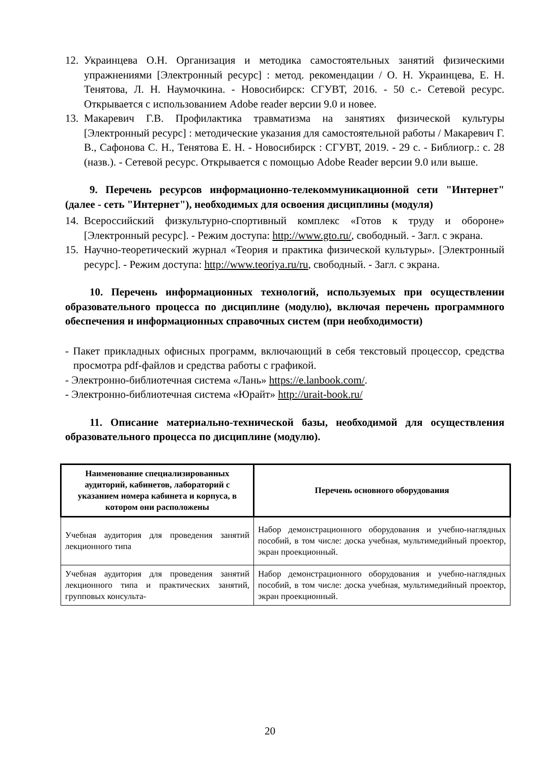12. Украинцева О.Н. Организация и методика самостоятельных занятий физическими упражнениями [Электронный ресурс] : метод. рекомендации / О. Н. Украинцева, Е. Н. Тенятова, Л. Н. Наумочкина. - Новосибирск: СГУВТ, 2016. - 50 с.- Сетевой ресурс. Открывается с использованием Adobe reader версии 9.0 и новее.
13. Макаревич Г.В. Профилактика травматизма на занятиях физической культуры [Электронный ресурс] : методические указания для самостоятельной работы / Макаревич Г. В., Сафонова С. Н., Тенятова Е. Н. - Новосибирск : СГУВТ, 2019. - 29 с. - Библиогр.: с. 28 (назв.). - Сетевой ресурс. Открывается с помощью Adobe Reader версии 9.0 или выше.
9. Перечень ресурсов информационно-телекоммуникационной сети "Интернет" (далее - сеть "Интернет"), необходимых для освоения дисциплины (модуля)
14. Всероссийский физкультурно-спортивный комплекс «Готов к труду и обороне» [Электронный ресурс]. - Режим доступа: http://www.gto.ru/, свободный. - Загл. с экрана.
15. Научно-теоретический журнал «Теория и практика физической культуры». [Электронный ресурс]. - Режим доступа: http://www.teoriya.ru/ru, свободный. - Загл. с экрана.
10. Перечень информационных технологий, используемых при осуществлении образовательного процесса по дисциплине (модулю), включая перечень программного обеспечения и информационных справочных систем (при необходимости)
- Пакет прикладных офисных программ, включающий в себя текстовый процессор, средства просмотра pdf-файлов и средства работы с графикой.
- Электронно-библиотечная система «Лань» https://e.lanbook.com/.
- Электронно-библиотечная система «Юрайт» http://urait-book.ru/
11. Описание материально-технической базы, необходимой для осуществления образовательного процесса по дисциплине (модулю).
| Наименование специализированных аудиторий, кабинетов, лабораторий с указанием номера кабинета и корпуса, в котором они расположены | Перечень основного оборудования |
| --- | --- |
| Учебная аудитория для проведения занятий лекционного типа | Набор демонстрационного оборудования и учебно-наглядных пособий, в том числе: доска учебная, мультимедийный проектор, экран проекционный. |
| Учебная аудитория для проведения занятий лекционного типа и практических занятий, групповых консульта- | Набор демонстрационного оборудования и учебно-наглядных пособий, в том числе: доска учебная, мультимедийный проектор, экран проекционный. |
20